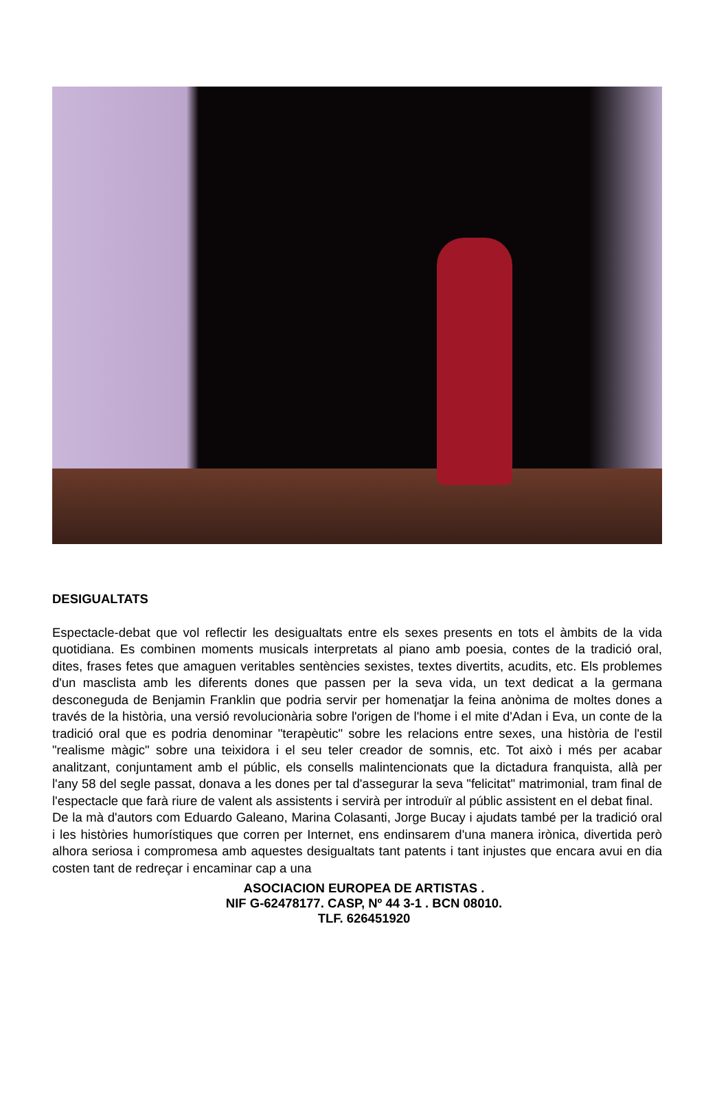DESIGUALTATS
Espectacle-debat que vol reflectir les desigualtats entre els sexes presents en tots el àmbits de la vida quotidiana. Es combinen moments musicals interpretats al piano amb poesia, contes de la tradició oral, dites, frases fetes que amaguen veritables sentències sexistes, textes divertits, acudits, etc. Els problemes d'un masclista amb les diferents dones que passen per la seva vida, un text dedicat a la germana desconeguda de Benjamin Franklin que podria servir per homenatjar la feina anònima de moltes dones a través de la història, una versió revolucionària sobre l'origen de l'home i el mite d'Adan i Eva, un conte de la tradició oral que es podria denominar "terapèutic" sobre les relacions entre sexes, una història de l'estil "realisme màgic" sobre una teixidora i el seu teler creador de somnis, etc. Tot això i més per acabar analitzant, conjuntament amb el públic, els consells malintencionats que la dictadura franquista, allà per l'any 58 del segle passat, donava a les dones per tal d'assegurar la seva "felicitat" matrimonial, tram final de l'espectacle que farà riure de valent als assistents i servirà per introduïr al públic assistent en el debat final.
De la mà d'autors com Eduardo Galeano, Marina Colasanti, Jorge Bucay i ajudats també per la tradició oral i les històries humorístiques que corren per Internet, ens endinsarem d'una manera irònica, divertida però alhora seriosa i compromesa amb aquestes desigualtats tant patents i tant injustes que encara avui en dia costen tant de redreçar i encaminar cap a una
ASOCIACION EUROPEA DE ARTISTAS .
NIF G-62478177. CASP, Nº 44 3-1 . BCN 08010.
TLF. 626451920